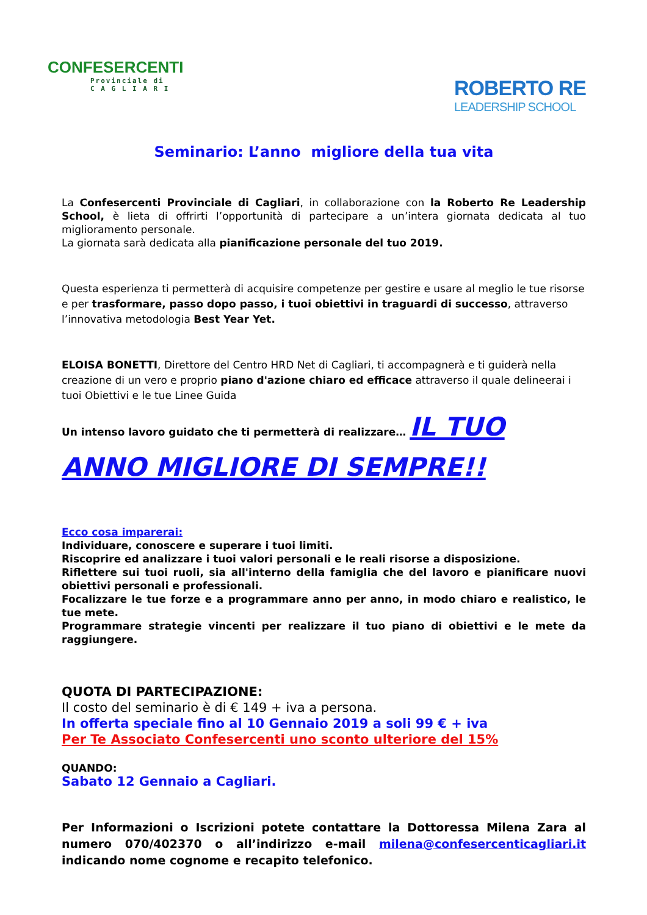CONFESERCENTI
Provinciale di
C A G L I A R I
ROBERTO RE
LEADERSHIP SCHOOL
Seminario: L’anno migliore della tua vita
La Confesercenti Provinciale di Cagliari, in collaborazione con la Roberto Re Leadership School, è lieta di offrirti l’opportunità di partecipare a un’intera giornata dedicata al tuo miglioramento personale.
La giornata sarà dedicata alla pianificazione personale del tuo 2019.
Questa esperienza ti permetterà di acquisire competenze per gestire e usare al meglio le tue risorse e per trasformare, passo dopo passo, i tuoi obiettivi in traguardi di successo, attraverso l’innovativa metodologia Best Year Yet.
ELOISA BONETTI, Direttore del Centro HRD Net di Cagliari, ti accompagnerà e ti guiderà nella creazione di un vero e proprio piano d'azione chiaro ed efficace attraverso il quale delineerai i tuoi Obiettivi e le tue Linee Guida
Un intenso lavoro guidato che ti permetterà di realizzare… IL TUO
ANNO MIGLIORE DI SEMPRE!!
Ecco cosa imparerai:
Individuare, conoscere e superare i tuoi limiti.
Riscoprire ed analizzare i tuoi valori personali e le reali risorse a disposizione.
Riflettere sui tuoi ruoli, sia all'interno della famiglia che del lavoro e pianificare nuovi obiettivi personali e professionali.
Focalizzare le tue forze e a programmare anno per anno, in modo chiaro e realistico, le tue mete.
Programmare strategie vincenti per realizzare il tuo piano di obiettivi e le mete da raggiungere.
QUOTA DI PARTECIPAZIONE:
Il costo del seminario è di € 149 + iva a persona.
In offerta speciale fino al 10 Gennaio 2019 a soli 99 € + iva
Per Te Associato Confesercenti uno sconto ulteriore del 15%
QUANDO:
Sabato 12 Gennaio a Cagliari.
Per Informazioni o Iscrizioni potete contattare la Dottoressa Milena Zara al numero 070/402370 o all’indirizzo e-mail milena@confesercenticagliari.it indicando nome cognome e recapito telefonico.